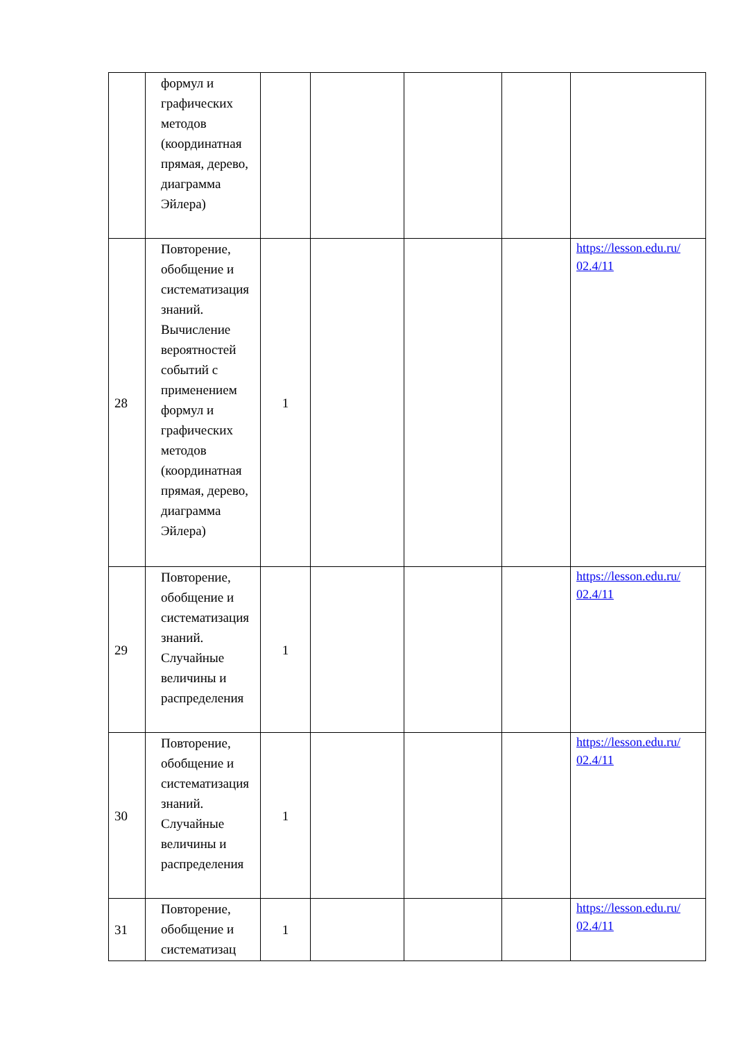| | формул и графических методов (координатная прямая, дерево, диаграмма Эйлера) | | | | | |
| 28 | Повторение, обобщение и систематизация знаний. Вычисление вероятностей событий с применением формул и графических методов (координатная прямая, дерево, диаграмма Эйлера) | 1 | | | | https://lesson.edu.ru/ 02.4/11 |
| 29 | Повторение, обобщение и систематизация знаний. Случайные величины и распределения | 1 | | | | https://lesson.edu.ru/ 02.4/11 |
| 30 | Повторение, обобщение и систематизация знаний. Случайные величины и распределения | 1 | | | | https://lesson.edu.ru/ 02.4/11 |
| 31 | Повторение, обобщение и систематизац | 1 | | | | https://lesson.edu.ru/ 02.4/11 |